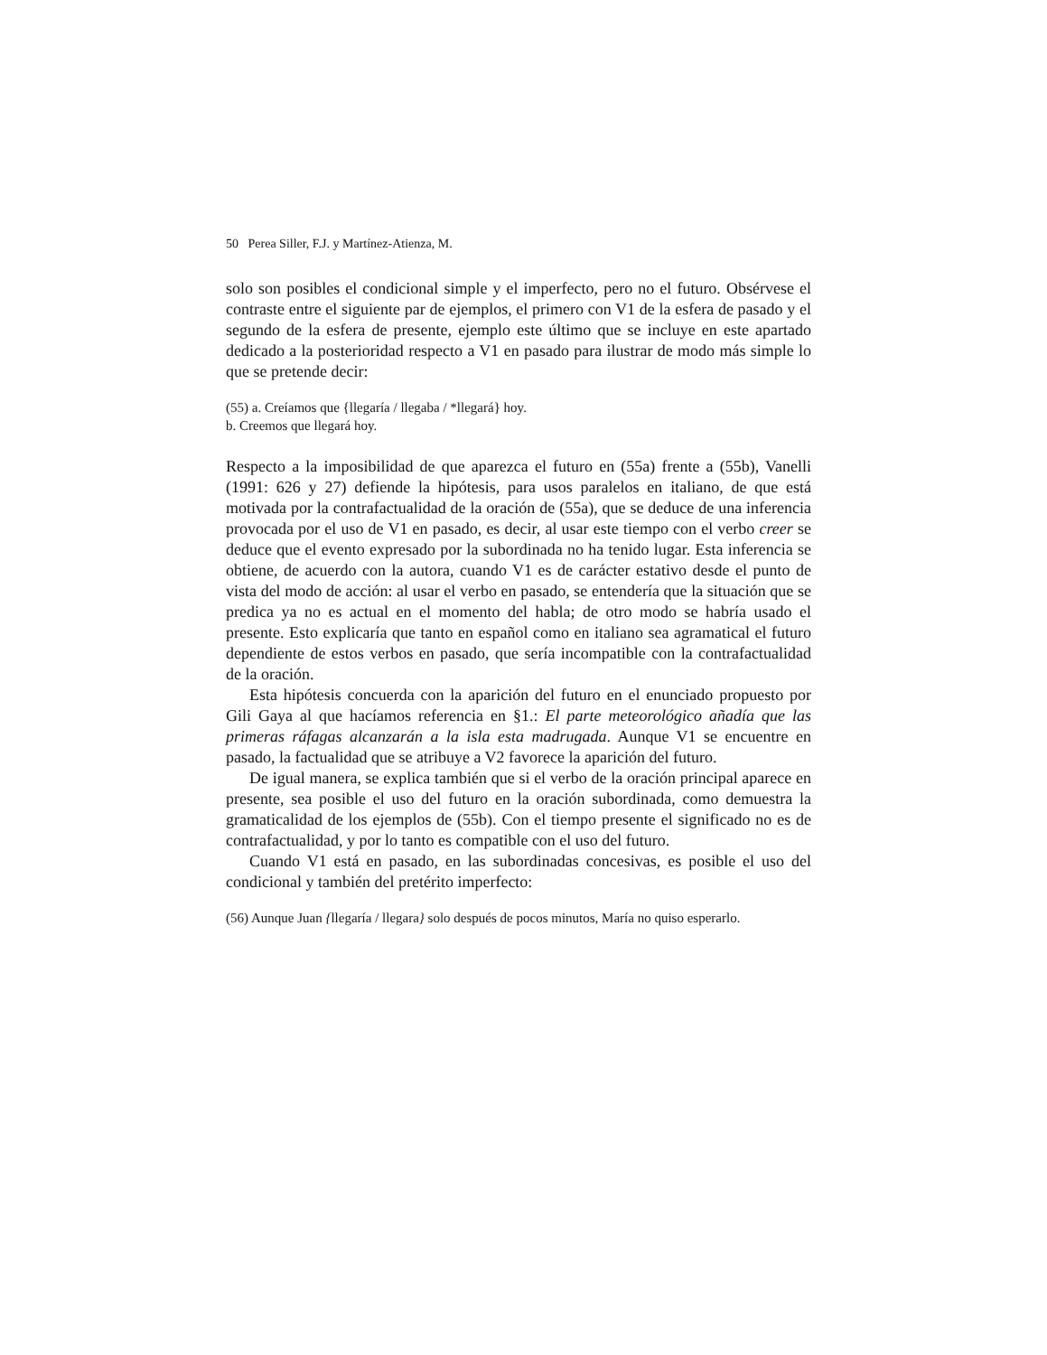50 Perea Siller, F.J. y Martínez-Atienza, M.
solo son posibles el condicional simple y el imperfecto, pero no el futuro. Obsérvese el contraste entre el siguiente par de ejemplos, el primero con V1 de la esfera de pasado y el segundo de la esfera de presente, ejemplo este último que se incluye en este apartado dedicado a la posterioridad respecto a V1 en pasado para ilustrar de modo más simple lo que se pretende decir:
(55) a. Creíamos que {llegaría / llegaba / *llegará} hoy.
b. Creemos que llegará hoy.
Respecto a la imposibilidad de que aparezca el futuro en (55a) frente a (55b), Vanelli (1991: 626 y 27) defiende la hipótesis, para usos paralelos en italiano, de que está motivada por la contrafactualidad de la oración de (55a), que se deduce de una inferencia provocada por el uso de V1 en pasado, es decir, al usar este tiempo con el verbo creer se deduce que el evento expresado por la subordinada no ha tenido lugar. Esta inferencia se obtiene, de acuerdo con la autora, cuando V1 es de carácter estativo desde el punto de vista del modo de acción: al usar el verbo en pasado, se entendería que la situación que se predica ya no es actual en el momento del habla; de otro modo se habría usado el presente. Esto explicaría que tanto en español como en italiano sea agramatical el futuro dependiente de estos verbos en pasado, que sería incompatible con la contrafactualidad de la oración.
Esta hipótesis concuerda con la aparición del futuro en el enunciado propuesto por Gili Gaya al que hacíamos referencia en §1.: El parte meteorológico añadía que las primeras ráfagas alcanzarán a la isla esta madrugada. Aunque V1 se encuentre en pasado, la factualidad que se atribuye a V2 favorece la aparición del futuro.
De igual manera, se explica también que si el verbo de la oración principal aparece en presente, sea posible el uso del futuro en la oración subordinada, como demuestra la gramaticalidad de los ejemplos de (55b). Con el tiempo presente el significado no es de contrafactualidad, y por lo tanto es compatible con el uso del futuro.
Cuando V1 está en pasado, en las subordinadas concesivas, es posible el uso del condicional y también del pretérito imperfecto:
(56) Aunque Juan {llegaría / llegara} solo después de pocos minutos, María no quiso esperarlo.